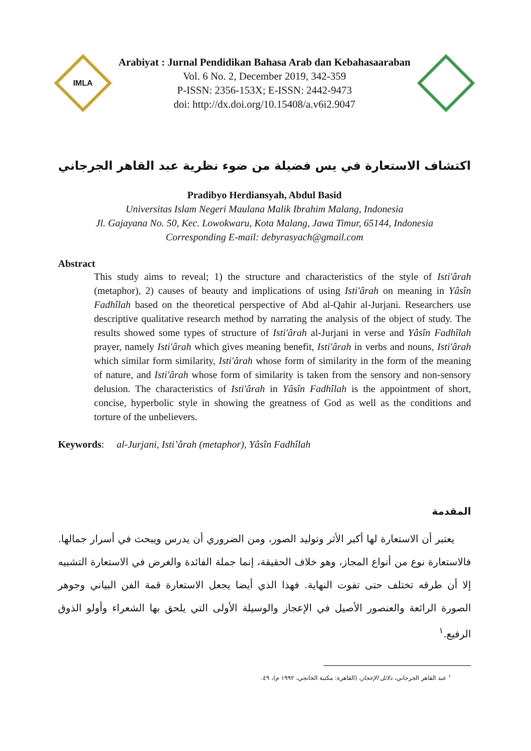IMLA
Arabiyat : Jurnal Pendidikan Bahasa Arab dan Kebahasaaraban
Vol. 6 No. 2, December 2019, 342-359
P-ISSN: 2356-153X; E-ISSN: 2442-9473
doi: http://dx.doi.org/10.15408/a.v6i2.9047
اكتشاف الاستعارة في يس فضيلة من ضوء نظرية عبد القاهر الجرجاني
Pradibyo Herdiansyah, Abdul Basid
Universitas Islam Negeri Maulana Malik Ibrahim Malang, Indonesia
Jl. Gajayana No. 50, Kec. Lowokwaru, Kota Malang, Jawa Timur, 65144, Indonesia
Corresponding E-mail: debyrasyach@gmail.com
Abstract
This study aims to reveal; 1) the structure and characteristics of the style of Isti'ârah (metaphor), 2) causes of beauty and implications of using Isti'ârah on meaning in Yâsîn Fadhîlah based on the theoretical perspective of Abd al-Qahir al-Jurjani. Researchers use descriptive qualitative research method by narrating the analysis of the object of study. The results showed some types of structure of Isti'ârah al-Jurjani in verse and Yâsîn Fadhîlah prayer, namely Isti'ârah which gives meaning benefit, Isti'ârah in verbs and nouns, Isti'ârah which similar form similarity, Isti'ârah whose form of similarity in the form of the meaning of nature, and Isti'ârah whose form of similarity is taken from the sensory and non-sensory delusion. The characteristics of Isti'ârah in Yâsîn Fadhîlah is the appointment of short, concise, hyperbolic style in showing the greatness of God as well as the conditions and torture of the unbelievers.
Keywords: al-Jurjani, Isti’ârah (metaphor), Yâsîn Fadhîlah
المقدمة
يعتبر أن الاستعارة لها أكبر الأثر وتوليد الصور، ومن الضروري أن يدرس ويبحث في أسرار جمالها. فالاستعارة نوع من أنواع المجاز، وهو خلاف الحقيقة، إنما جملة الفائدة والغرض في الاستعارة التشبيه إلا أن طرقه تختلف حتى تفوت النهاية. فهذا الذي أيضا يجعل الاستعارة قمة الفن البياني وجوهر الصورة الرائعة والعنصور الأصيل في الإعجاز والوسيلة الأولى التي يلحق بها الشعراء وأولو الذوق الرفيع.<sup>١</sup>
<sup>١</sup> عبد القاهر الجرجاني، دلائل الإعجاز، (القاهرة: مكتبة الخانجي، ١٩٩٢ م)، ٤٩.